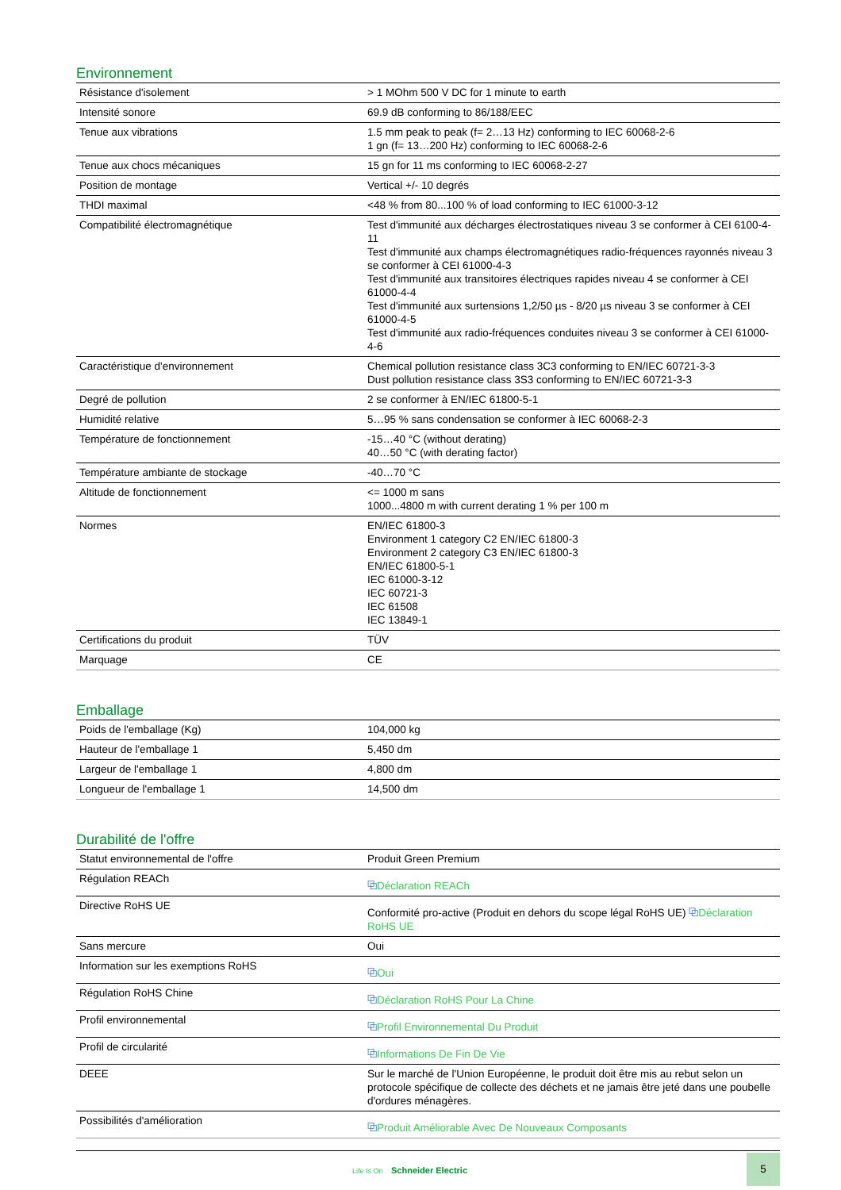Environnement
| Résistance d'isolement | > 1 MOhm 500 V DC for 1 minute to earth |
| Intensité sonore | 69.9 dB conforming to 86/188/EEC |
| Tenue aux vibrations | 1.5 mm peak to peak (f= 2…13 Hz) conforming to IEC 60068-2-6 1 gn (f= 13…200 Hz) conforming to IEC 60068-2-6 |
| Tenue aux chocs mécaniques | 15 gn for 11 ms conforming to IEC 60068-2-27 |
| Position de montage | Vertical +/- 10 degrés |
| THDI maximal | <48 % from 80...100 % of load conforming to IEC 61000-3-12 |
| Compatibilité électromagnétique | Test d'immunité aux décharges électrostatiques niveau 3 se conformer à CEI 6100-4-11 Test d'immunité aux champs électromagnétiques radio-fréquences rayonnés niveau 3 se conformer à CEI 61000-4-3 Test d'immunité aux transitoires électriques rapides niveau 4 se conformer à CEI 61000-4-4 Test d'immunité aux surtensions 1,2/50 µs - 8/20 µs niveau 3 se conformer à CEI 61000-4-5 Test d'immunité aux radio-fréquences conduites niveau 3 se conformer à CEI 61000-4-6 |
| Caractéristique d'environnement | Chemical pollution resistance class 3C3 conforming to EN/IEC 60721-3-3 Dust pollution resistance class 3S3 conforming to EN/IEC 60721-3-3 |
| Degré de pollution | 2 se conformer à EN/IEC 61800-5-1 |
| Humidité relative | 5…95 % sans condensation se conformer à IEC 60068-2-3 |
| Température de fonctionnement | -15…40 °C (without derating) 40…50 °C (with derating factor) |
| Température ambiante de stockage | -40…70 °C |
| Altitude de fonctionnement | <= 1000 m sans 1000...4800 m with current derating 1 % per 100 m |
| Normes | EN/IEC 61800-3 Environment 1 category C2 EN/IEC 61800-3 Environment 2 category C3 EN/IEC 61800-3 EN/IEC 61800-5-1 IEC 61000-3-12 IEC 60721-3 IEC 61508 IEC 13849-1 |
| Certifications du produit | TÜV |
| Marquage | CE |
Emballage
| Poids de l'emballage (Kg) | 104,000 kg |
| Hauteur de l'emballage 1 | 5,450 dm |
| Largeur de l'emballage 1 | 4,800 dm |
| Longueur de l'emballage 1 | 14,500 dm |
Durabilité de l'offre
| Statut environnemental de l'offre | Produit Green Premium |
| Régulation REACh | ⧉ Déclaration REACh |
| Directive RoHS UE | Conformité pro-active (Produit en dehors du scope légal RoHS UE) ⧉ Déclaration RoHS UE |
| Sans mercure | Oui |
| Information sur les exemptions RoHS | ⧉ Oui |
| Régulation RoHS Chine | ⧉ Déclaration RoHS Pour La Chine |
| Profil environnemental | ⧉ Profil Environnemental Du Produit |
| Profil de circularité | ⧉ Informations De Fin De Vie |
| DEEE | Sur le marché de l'Union Européenne, le produit doit être mis au rebut selon un protocole spécifique de collecte des déchets et ne jamais être jeté dans une poubelle d'ordures ménagères. |
| Possibilités d'amélioration | ⧉ Produit Améliorable Avec De Nouveaux Composants |
Life Is On Schneider Electric
5